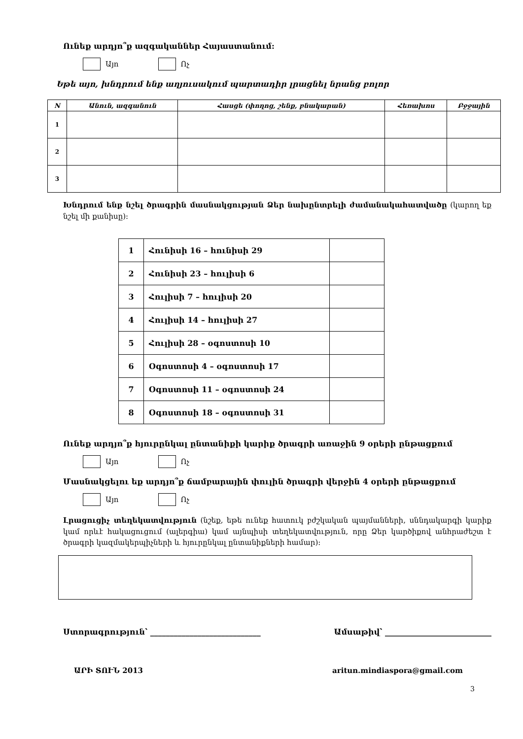Ունեք արդյո՞ք ազգականներ Հայաստանում:
Այո
Ոչ
Եթե այո, խնդրում ենք աղյուսակում պարտադիր լրացնել նրանց բոլոր
| N | Անուն, ազգանուն | Հասցե (փողոց, շենք, բնակարան) | Հեռախոս | Բջջային |
| --- | --- | --- | --- | --- |
| 1 | | | | |
| 2 | | | | |
| 3 | | | | |
Խնդրում ենք նշել ծրագրին մասնակցության Ձեր նախընտրելի ժամանակահատվածը (կարող եք նշել մի քանիսը):
| 1 | Հունիսի 16 – հունիսի 29 | |
| 2 | Հունիսի 23 – հուլիսի 6 | |
| 3 | Հուլիսի 7 – հուլիսի 20 | |
| 4 | Հուլիսի 14 – հուլիսի 27 | |
| 5 | Հուլիսի 28 – օգոստոսի 10 | |
| 6 | Օգոստոսի 4 – օգոստոսի 17 | |
| 7 | Օգոստոսի 11 – օգոստոսի 24 | |
| 8 | Օգոստոսի 18 – օգոստոսի 31 | |
Ունեք արդյո՞ք հյուրընկալ ընտանիքի կարիք ծրագրի առաջին 9 օրերի ընթացքում
Այո
Ոչ
Մասնակցելու եք արդյո՞ք ճամբարային փուլին ծրագրի վերջին 4 օրերի ընթացքում
Այո
Ոչ
Լրացուցիչ տեղեկատվություն (նշեք, եթե ունեք հատուկ բժշկական պայմանների, սննդակարգի կարիք կամ որևէ հակացուցում (ալերգիա) կամ այնպիսի տեղեկատվություն, որը Ձեր կարծիքով անհրաժեշտ է ծրագրի կազմակերպիչների և հյուրընկալ ընտանիքների համար):
Ստորագրություն՝ ____________________________ Ամսաթիվ՝ ___________________________
3
ԱՐԻ ՏՈՒՆ 2013 aritun.mindiaspora@gmail.com